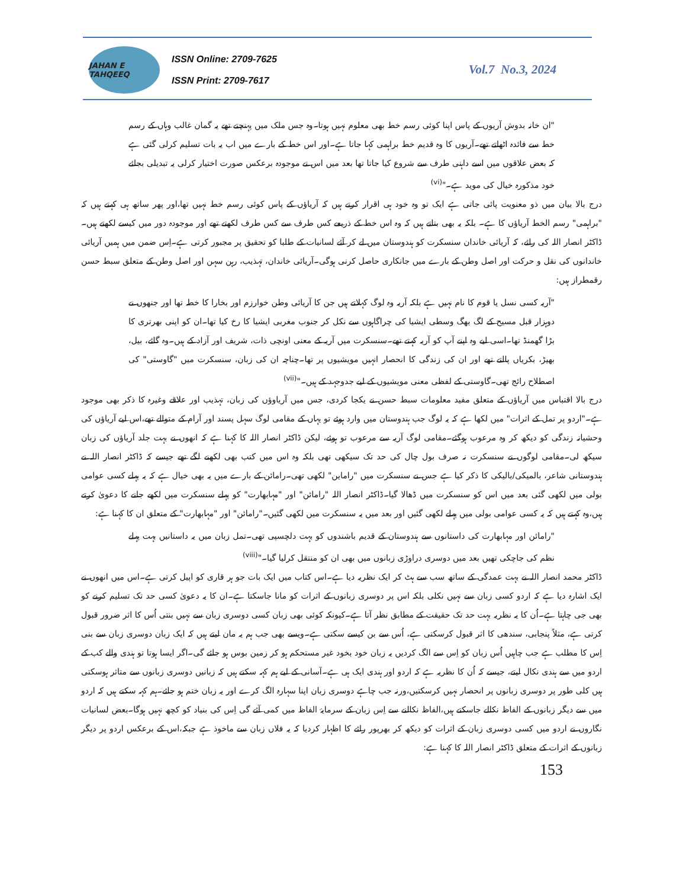JAHAN E TAHQEEQ
ISSN Online: 2709-7625
ISSN Print: 2709-7617
Vol.7 No.3, 2024
"ان خانہ بدوش آریوں کے پاس اپنا کوئی رسم خط بھی معلوم نہیں ہوتا۔وہ جس ملک میں پہنچتے تھے یہ گمان غالب وہاں کے رسم خط سے فائدہ اٹھاتے تھے۔آریوں کا وہ قدیم خط براہمی کہا جاتا ہے۔اور اس خط کے بارے میں اب یہ بات تسلیم کرلی گئی ہے کہ بعض علاقوں میں اسے داہنی طرف سے شروع کیا جاتا تھا بعد میں اس نے موجودہ برعکس صورت اختیار کرلی یہ تبدیلی بجائے خود مذکورہ خیال کی موید ہے۔"<sup>(vi)</sup>
درج بالا بیان میں ذو معنویت پائی جاتی ہے ایک تو وہ خود ہی اقرار کرتے ہیں کہ آریاؤں کے پاس کوئی رسم خط نہیں تھا،اور پھر ساتھ ہی کہتے ہیں کہ "براہمی" رسم الخط آریاؤں کا ہے۔ بلکہ یہ بھی بتاتے ہیں کہ وہ اس خط کے ذریعے کس طرف سے کس طرف لکھتے تھے اور موجودہ دور میں کیسے لکھتے ہیں۔ڈاکٹر انصار اللہ کی رائے، کہ آریائی خاندان سنسکرت کو ہندوستان میں لے کر آئے لسانیات کے طلبا کو تحقیق پر مجبور کرتی ہے۔اِس ضمن میں ہمیں آریائی خاندانوں کی نقل و حرکت اور اصل وطن کے بارے میں جانکاری حاصل کرنی ہوگی۔آریائی خاندان، تہذیب، رہن سہن اور اصل وطن کے متعلق سبط حسن رقمطراز ہیں:
"آریہ کسی نسل یا قوم کا نام نہیں ہے بلکہ آریہ وہ لوگ کہلاتے ہیں جن کا آریائی وطن خوارزم اور بخارا کا خطہ تھا اور جنھوں نے دوہزار قبل مسیح کے لگ بھگ وسطی ایشیا کی چراگاہوں سے نکل کر جنوب مغربی ایشیا کا رخ کیا تھا۔ان کو اپنی بھرتری کا بڑا گھمنڈ تھا۔اسی لیے وہ اپنے آپ کو آریہ کہتے تھے۔سنسکرت میں آریہ کے معنی اونچی ذات، شریف اور آزاد کے ہیں۔وہ گائے، بیل، بھیڑ، بکریاں پالتے تھے اور ان کی زندگی کا انحصار انہیں مویشیوں پر تھا۔چناچہ ان کی زبان، سنسکرت میں "گاوستی" کی اصطلاح رائج تھی۔گاوستی کے لفظی معنی مویشیوں کے لیے جدوجہد کے ہیں۔"<sup>(vii)</sup>
درج بالا اقتباس میں آریاؤں کے متعلق مفید معلومات سبط حسن نے یکجا کردی، جس میں آریاوؤں کی زبان، تہذیب اور علاقے وغیرہ کا ذکر بھی موجود ہے۔"اردو پر تمل کے اثرات" میں لکھا ہے کہ یہ لوگ جب ہندوستان میں وارد ہوئے تو یہاں کے مقامی لوگ سہل پسند اور آرام کے متوالے تھے،اس لیے آریاؤں کی وحشیانہ زندگی کو دیکھ کر وہ مرعوب ہوگئے۔مقامی لوگ آریہ سے مرعوب تو ہوئے، لیکن ڈاکٹر انصار اللہ کا کہنا ہے کہ انھوں نے بہت جلد آریاؤں کی زبان سیکھ لی۔مقامی لوگوں نے سنسکرت نہ صرف بول چال کی حد تک سیکھی تھی بلکہ وہ اس میں کتب بھی لکھنے لگے تھے جیسے کہ ڈاکٹر انصار اللہ نے ہندوستانی شاعر، بالمیکی/بالیکی کا ذکر کیا ہے جس نے سنسکرت میں "راماین" لکھی تھی۔رامائن کے بارے میں یہ بھی خیال ہے کہ یہ پہلے کسی عوامی بولی میں لکھی گئی بعد میں اس کو سنسکرت میں ڈھالا گیا۔ڈاکٹر انصار اللہ "رامائن" اور "مہابھارت" کو پہلے سنسکرت میں لکھے جانے کا دعویٰ کرتے ہیں،وہ کہتے ہیں کہ یہ کسی عوامی بولی میں پہلے لکھی گئیں اور بعد میں یہ سنسکرت میں لکھی گئیں۔"رامائن" اور "مہابھارت" کے متعلق ان کا کہنا ہے:
"رامائن اور مہابھارت کی داستانوں سے ہندوستان کے قدیم باشندوں کو بہت دلچسپی تھی۔تمل زبان میں یہ داستانیں بہت پہلے نظم کی جاچکی تھیں بعد میں دوسری دراوڑی زبانوں میں بھی ان کو منتقل کرلیا گیا۔"<sup>(viii)</sup>
ڈاکٹر محمد انصار اللہ نے بہت عمدگی کے ساتھ سب سے ہٹ کر ایک نظریہ دیا ہے۔اس کتاب میں ایک بات جو ہر قاری کو اپیل کرتی ہے۔اس میں انھوں نے ایک اشارہ دیا ہے کہ اردو کسی زبان سے نہیں نکلی بلکہ اس پر دوسری زبانوں کے اثرات کو مانا جاسکتا ہے۔ان کا یہ دعویٰ کسی حد تک تسلیم کرنے کو بھی جی چاہتا ہے۔اُن کا یہ نظریہ بہت حد تک حقیقت کے مطابق نظر آتا ہے۔کیونکہ کوئی بھی زبان کسی دوسری زبان سے نہیں بنتی اُس کا اثر ضرور قبول کرتی ہے، مثلاً پنجابی، سندھی کا اثر قبول کرسکتی ہے، اُس سے بن کیسے سکتی ہے۔ویسے بھی جب ہم یہ مان لیتے ہیں کہ ایک زبان دوسری زبان سے بنی اِس کا مطلب ہے جب چاہیں اُس زبان کو اِس سے الگ کردیں یہ زبان خود بخود غیر مستحکم ہو کر زمین بوس ہو جائے گی۔اگر ایسا ہوتا تو ہندی والے کب کے اردو میں سے ہندی نکال لیتے، جیسے کہ اُن کا نظریہ ہے کہ اردو اور ہندی ایک ہی ہے۔آسانی کے لیے ہم کہہ سکتے ہیں کہ زبانیں دوسری زبانوں سے متاثر ہوسکتی ہیں کلی طور پر دوسری زبانوں پر انحصار نہیں کرسکتیں،ورنہ جب چاہے دوسری زبان اپنا سہارہ الگ کرے اور یہ زبان ختم ہو جائے۔ہم کہہ سکتے ہیں کہ اردو میں سے دیگر زبانوں کے الفاظ نکالے جاسکتے ہیں،الفاظ نکالنے سے اِس زبان کے سرمایۂ الفاظ میں کمی آئے گی اِس کی بنیاد کو کچھ نہیں ہوگا۔بعض لسانیات نگاروں نے اردو میں کسی دوسری زبان کے اثرات کو دیکھ کر بھرپور رائے کا اظہار کردیا کہ یہ فلاں زبان سے ماخوذ ہے جبکہ،اس کے برعکس اردو پر دیگر زبانوں کے اثرات کے متعلق ڈاکٹر انصار اللہ کا کہنا ہے:
153